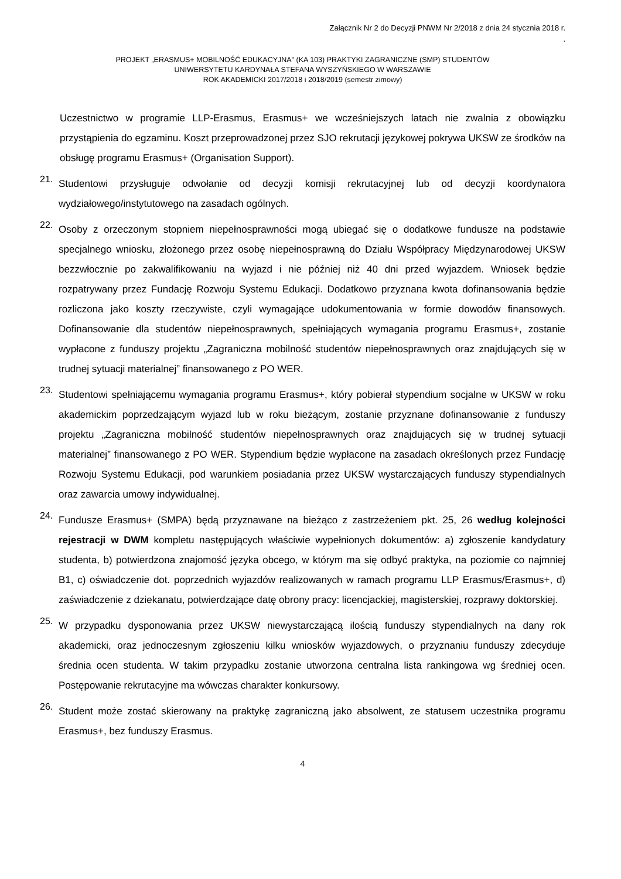Załącznik Nr 2 do Decyzji PNWM Nr 2/2018 z dnia 24 stycznia 2018 r.
.
PROJEKT „ERASMUS+ MOBILNOŚĆ EDUKACYJNA" (KA 103) PRAKTYKI ZAGRANICZNE (SMP) STUDENTÓW
UNIWERSYTETU KARDYNAŁA STEFANA WYSZYŃSKIEGO W WARSZAWIE
ROK AKADEMICKI 2017/2018 i 2018/2019 (semestr zimowy)
Uczestnictwo w programie LLP-Erasmus, Erasmus+ we wcześniejszych latach nie zwalnia z obowiązku przystąpienia do egzaminu. Koszt przeprowadzonej przez SJO rekrutacji językowej pokrywa UKSW ze środków na obsługę programu Erasmus+ (Organisation Support).
21.
Studentowi przysługuje odwołanie od decyzji komisji rekrutacyjnej lub od decyzji koordynatora wydziałowego/instytutowego na zasadach ogólnych.
22.
Osoby z orzeczonym stopniem niepełnosprawności mogą ubiegać się o dodatkowe fundusze na podstawie specjalnego wniosku, złożonego przez osobę niepełnosprawną do Działu Współpracy Międzynarodowej UKSW bezzwłocznie po zakwalifikowaniu na wyjazd i nie później niż 40 dni przed wyjazdem. Wniosek będzie rozpatrywany przez Fundację Rozwoju Systemu Edukacji. Dodatkowo przyznana kwota dofinansowania będzie rozliczona jako koszty rzeczywiste, czyli wymagające udokumentowania w formie dowodów finansowych. Dofinansowanie dla studentów niepełnosprawnych, spełniających wymagania programu Erasmus+, zostanie wypłacone z funduszy projektu „Zagraniczna mobilność studentów niepełnosprawnych oraz znajdujących się w trudnej sytuacji materialnej” finansowanego z PO WER.
23.
Studentowi spełniającemu wymagania programu Erasmus+, który pobierał stypendium socjalne w UKSW w roku akademickim poprzedzającym wyjazd lub w roku bieżącym, zostanie przyznane dofinansowanie z funduszy projektu „Zagraniczna mobilność studentów niepełnosprawnych oraz znajdujących się w trudnej sytuacji materialnej” finansowanego z PO WER. Stypendium będzie wypłacone na zasadach określonych przez Fundację Rozwoju Systemu Edukacji, pod warunkiem posiadania przez UKSW wystarczających funduszy stypendialnych oraz zawarcia umowy indywidualnej.
24.
Fundusze Erasmus+ (SMPA) będą przyznawane na bieżąco z zastrzeżeniem pkt. 25, 26 według kolejności rejestracji w DWM kompletu następujących właściwie wypełnionych dokumentów: a) zgłoszenie kandydatury studenta, b) potwierdzona znajomość języka obcego, w którym ma się odbyć praktyka, na poziomie co najmniej B1, c) oświadczenie dot. poprzednich wyjazdów realizowanych w ramach programu LLP Erasmus/Erasmus+, d) zaświadczenie z dziekanatu, potwierdzające datę obrony pracy: licencjackiej, magisterskiej, rozprawy doktorskiej.
25.
W przypadku dysponowania przez UKSW niewystarczającą ilością funduszy stypendialnych na dany rok akademicki, oraz jednoczesnym zgłoszeniu kilku wniosków wyjazdowych, o przyznaniu funduszy zdecyduje średnia ocen studenta. W takim przypadku zostanie utworzona centralna lista rankingowa wg średniej ocen. Postępowanie rekrutacyjne ma wówczas charakter konkursowy.
26.
Student może zostać skierowany na praktykę zagraniczną jako absolwent, ze statusem uczestnika programu Erasmus+, bez funduszy Erasmus.
4